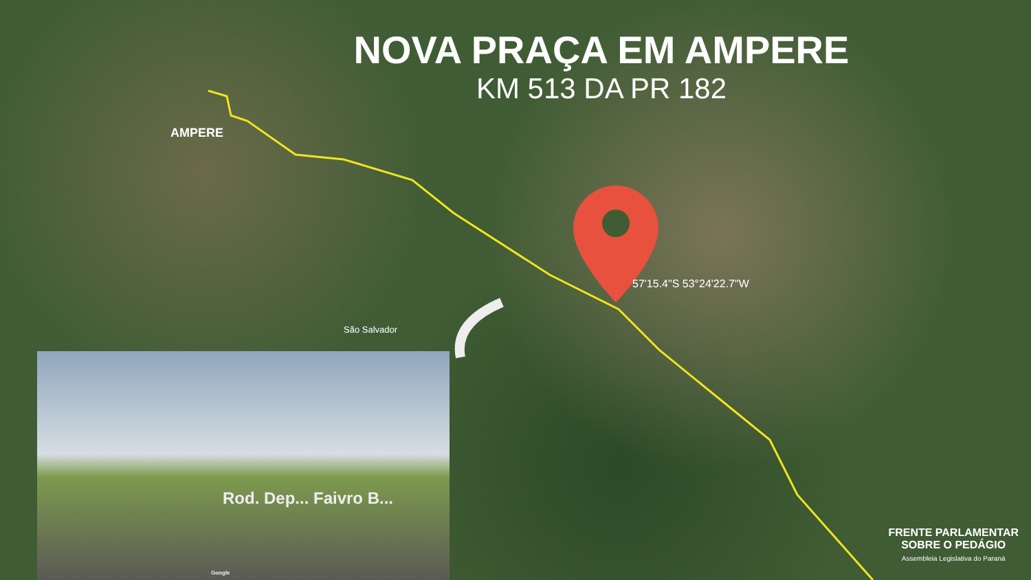NOVA PRAÇA EM AMPERE
KM 513 DA PR 182
AMPERE
57'15.4"S 53°24'22.7"W
São Salvador
Rod. Dep... Faivro B...
Google
FRENTE PARLAMENTAR
SOBRE O PEDÁGIO
Assembleia Legislativa do Paraná